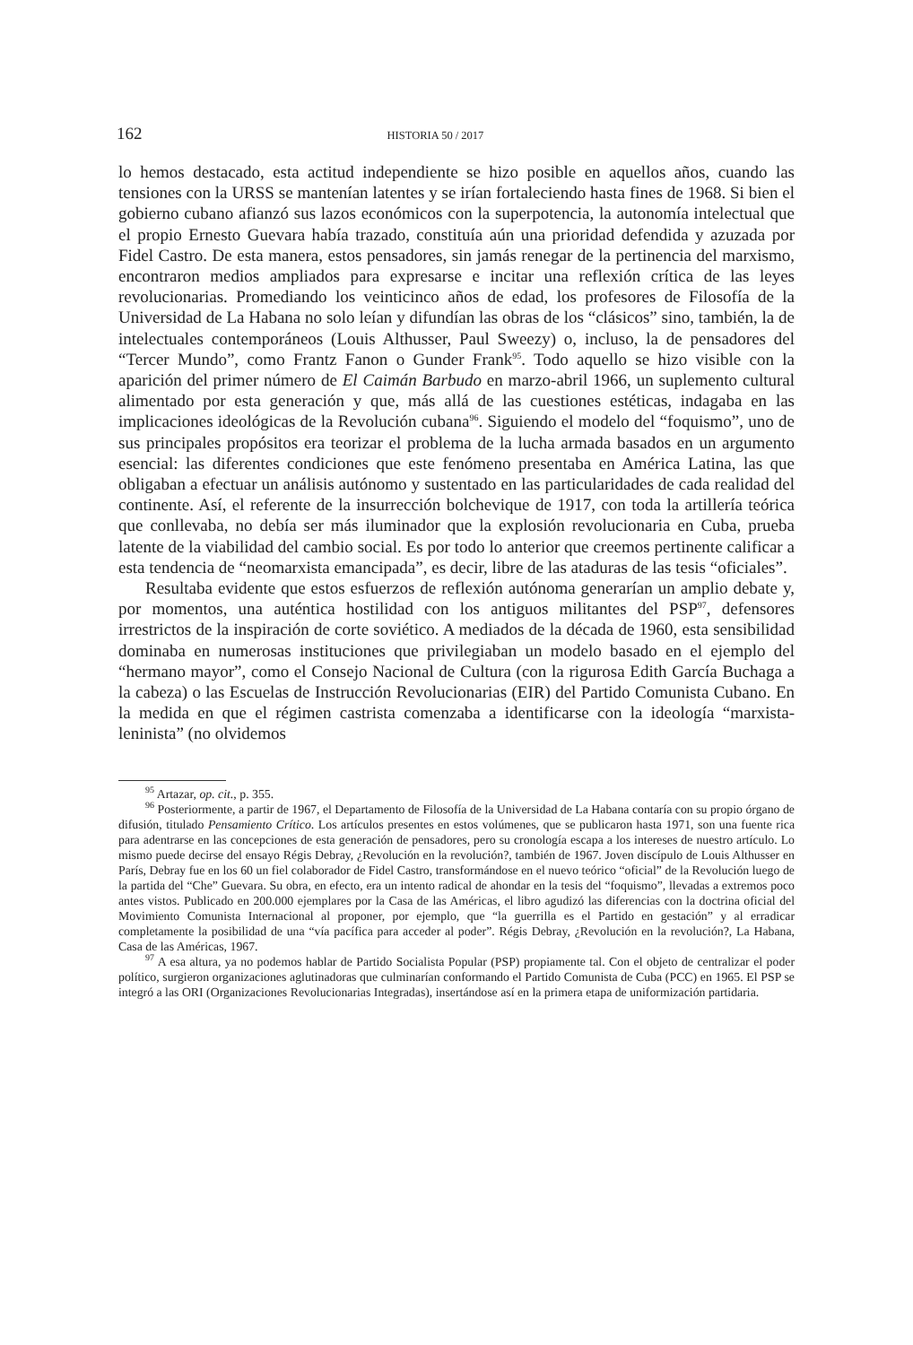162 HISTORIA 50 / 2017
lo hemos destacado, esta actitud independiente se hizo posible en aquellos años, cuando las tensiones con la URSS se mantenían latentes y se irían fortaleciendo hasta fines de 1968. Si bien el gobierno cubano afianzó sus lazos económicos con la superpotencia, la autonomía intelectual que el propio Ernesto Guevara había trazado, constituía aún una prioridad defendida y azuzada por Fidel Castro. De esta manera, estos pensadores, sin jamás renegar de la pertinencia del marxismo, encontraron medios ampliados para expresarse e incitar una reflexión crítica de las leyes revolucionarias. Promediando los veinticinco años de edad, los profesores de Filosofía de la Universidad de La Habana no solo leían y difundían las obras de los “clásicos” sino, también, la de intelectuales contemporáneos (Louis Althusser, Paul Sweezy) o, incluso, la de pensadores del “Tercer Mundo”, como Frantz Fanon o Gunder Frank<sup>95</sup>. Todo aquello se hizo visible con la aparición del primer número de El Caimán Barbudo en marzo-abril 1966, un suplemento cultural alimentado por esta generación y que, más allá de las cuestiones estéticas, indagaba en las implicaciones ideológicas de la Revolución cubana<sup>96</sup>. Siguiendo el modelo del “foquismo”, uno de sus principales propósitos era teorizar el problema de la lucha armada basados en un argumento esencial: las diferentes condiciones que este fenómeno presentaba en América Latina, las que obligaban a efectuar un análisis autónomo y sustentado en las particularidades de cada realidad del continente. Así, el referente de la insurrección bolchevique de 1917, con toda la artillería teórica que conllevaba, no debía ser más iluminador que la explosión revolucionaria en Cuba, prueba latente de la viabilidad del cambio social. Es por todo lo anterior que creemos pertinente calificar a esta tendencia de “neomarxista emancipada”, es decir, libre de las ataduras de las tesis “oficiales”.
Resultaba evidente que estos esfuerzos de reflexión autónoma generarían un amplio debate y, por momentos, una auténtica hostilidad con los antiguos militantes del PSP<sup>97</sup>, defensores irrestrictos de la inspiración de corte soviético. A mediados de la década de 1960, esta sensibilidad dominaba en numerosas instituciones que privilegiaban un modelo basado en el ejemplo del “hermano mayor”, como el Consejo Nacional de Cultura (con la rigurosa Edith García Buchaga a la cabeza) o las Escuelas de Instrucción Revolucionarias (EIR) del Partido Comunista Cubano. En la medida en que el régimen castrista comenzaba a identificarse con la ideología “marxista-leninista” (no olvidemos
<sup>95</sup> Artazar, op. cit., p. 355.
<sup>96</sup> Posteriormente, a partir de 1967, el Departamento de Filosofía de la Universidad de La Habana contaría con su propio órgano de difusión, titulado Pensamiento Crítico. Los artículos presentes en estos volúmenes, que se publicaron hasta 1971, son una fuente rica para adentrarse en las concepciones de esta generación de pensadores, pero su cronología escapa a los intereses de nuestro artículo. Lo mismo puede decirse del ensayo Régis Debray, ¿Revolución en la revolución?, también de 1967. Joven discípulo de Louis Althusser en París, Debray fue en los 60 un fiel colaborador de Fidel Castro, transformándose en el nuevo teórico “oficial” de la Revolución luego de la partida del “Che” Guevara. Su obra, en efecto, era un intento radical de ahondar en la tesis del “foquismo”, llevadas a extremos poco antes vistos. Publicado en 200.000 ejemplares por la Casa de las Américas, el libro agudizó las diferencias con la doctrina oficial del Movimiento Comunista Internacional al proponer, por ejemplo, que “la guerrilla es el Partido en gestación” y al erradicar completamente la posibilidad de una “vía pacífica para acceder al poder”. Régis Debray, ¿Revolución en la revolución?, La Habana, Casa de las Américas, 1967.
<sup>97</sup> A esa altura, ya no podemos hablar de Partido Socialista Popular (PSP) propiamente tal. Con el objeto de centralizar el poder político, surgieron organizaciones aglutinadoras que culminarían conformando el Partido Comunista de Cuba (PCC) en 1965. El PSP se integró a las ORI (Organizaciones Revolucionarias Integradas), insertándose así en la primera etapa de uniformización partidaria.